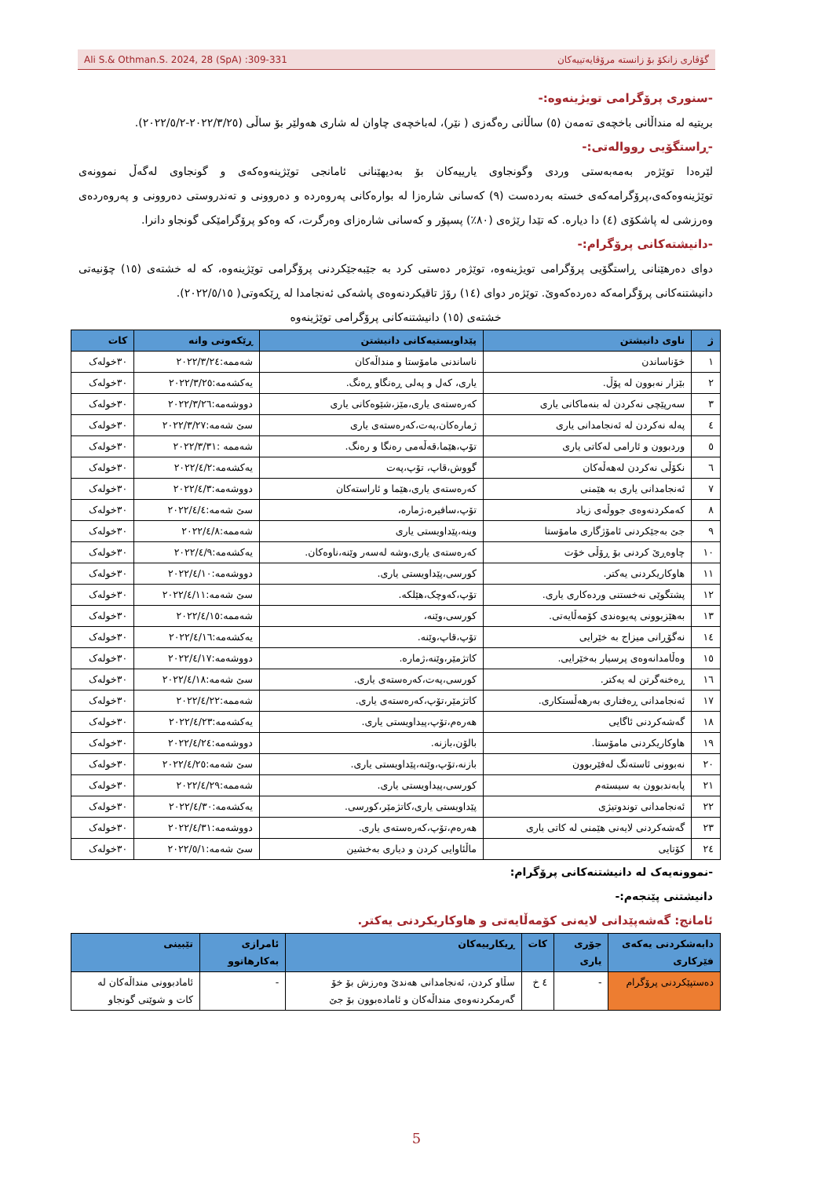گۆڤاری زانکۆ بۆ زانستە مرۆڤایەتییەکان Ali S.& Othman.S. 2024, 28 (SpA) :309-331
-سنوری پرۆگرامی تویژینەوە:-
بریتیە لە منداڵانی باخچەی تەمەن (٥) ساڵانی رەگەزی ( نێر)، لەباخچەی چاوان لە شاری هەولێر بۆ ساڵی (٢٠٢٢/٣/٢٥-٢٠٢٢/٥/٢).
-ڕاستگۆیی رووالەتی:-
لێرەدا توێژەر بەمەبەستی وردی وگونجاوی یارییەکان بۆ بەدیهێنانی ئامانجی توێژینەوەکەی و گونجاوی لەگەڵ نموونەی توێژینەوەکەی،پرۆگرامەکەی خستە بەردەست (٩) کەسانی شارەزا لە بوارەکانی پەروەردە و دەروونی و تەندروستی دەروونی و پەروەردەی وەرزشی لە پاشکۆی (٤) دا دیارە. کە تێدا رێژەی (٨٠٪) پسپۆر و کەسانی شارەزای وەرگرت، کە وەکو پرۆگرامێکی گونجاو دانرا.
-دانیشتەکانی پرۆگرام:-
دوای دەرهێنانی ڕاستگۆیی پرۆگرامی تویژینەوە، توێژەر دەستی کرد بە جێبەجێکردنی پرۆگرامی توێژینەوە، کە لە خشتەی (١٥) چۆنیەتی دانیشتنەکانی پرۆگرامەکە دەردەکەوێ. توێژەر دوای (١٤) رۆژ تاقیکردنەوەی پاشەکی ئەنجامدا لە ڕێکەوتی( ٢٠٢٢/٥/١٥).
خشتەی (١٥) دانیشتنەکانی پرۆگرامی توێژینەوە
| ژ | ناوی دانیشتن | پێداویستیەکانی دانیشتن | ڕێکەوتی وانە | کات |
| --- | --- | --- | --- | --- |
| ١ | خۆناساندن | ناساندنی مامۆستا و منداڵەکان | شەممە:٢٠٢٢/٣/٢٤ | ٣٠خولەک |
| ٢ | بێزار نەبوون لە پۆڵ. | یاری، کەل و پەلی ڕەنگاو ڕەنگ. | یەکشەمە:٢٠٢٢/٣/٢٥ | ٣٠خولەک |
| ٣ | سەرپێچی نەکردن لە بنەماکانی یاری | کەرەستەی یاری،مێز،شێوەکانی یاری | دووشەمە:٢٠٢٢/٣/٢٦ | ٣٠خولەک |
| ٤ | پەلە نەکردن لە ئەنجامدانی یاری | ژمارەکان،پەت،کەرەستەی یاری | سێ شەمە:٢٠٢٢/٣/٢٧ | ٣٠خولەک |
| ٥ | وردبوون و ئارامی لەکاتی یاری | تۆپ،هێما،قەڵەمی رەنگا و رەنگ. | شەممە :٢٠٢٢/٣/٣١ | ٣٠خولەک |
| ٦ | نکۆڵی نەکردن لەهەڵەکان | گووش،قاپ، تۆپ،پەت | یەکشەمە:٢٠٢٢/٤/٢ | ٣٠خولەک |
| ٧ | ئەنجامدانی یاری بە هێمنی | کەرەستەی یاری،هێما و ئاراستەکان | دووشەمە:٢٠٢٢/٤/٣ | ٣٠خولەک |
| ٨ | کەمکردنەوەی جووڵەی زیاد | تۆپ،سافیرە،ژمارە، | سێ شەمە:٢٠٢٢/٤/٤ | ٣٠خولەک |
| ٩ | جێ بەجێکردنی ئامۆژگاری مامۆستا | وینە،پێداویستی یاری | شەممە:٢٠٢٢/٤/٨ | ٣٠خولەک |
| ١٠ | چاوەڕێ کردنی بۆ ڕۆڵی خۆت | کەرەستەی یاری،وشە لەسەر وێنە،ناوەکان. | یەکشەمە:٢٠٢٢/٤/٩ | ٣٠خولەک |
| ١١ | هاوکاریکردنی یەکتر. | کورسی،پێداویستی یاری. | دووشەمە:٢٠٢٢/٤/١٠ | ٣٠خولەک |
| ١٢ | پشتگوێی نەخستنی وردەکاری یاری. | تۆپ،کەوچک،هێلکە. | سێ شەمە:٢٠٢٢/٤/١١ | ٣٠خولەک |
| ١٣ | بەهێزبوونی پەیوەندی کۆمەڵایەتی. | کورسی،وێنە، | شەممە:٢٠٢٢/٤/١٥ | ٣٠خولەک |
| ١٤ | نەگۆڕانی میزاج بە خێرایی | تۆپ،قاپ،وێنە. | یەکشەمە:٢٠٢٢/٤/١٦ | ٣٠خولەک |
| ١٥ | وەڵامدانەوەی پرسیار بەخێرایی. | کاتژمێر،وێنە،ژمارە. | دووشەمە:٢٠٢٢/٤/١٧ | ٣٠خولەک |
| ١٦ | ڕەخنەگرتن لە یەکتر. | کورسی،پەت،کەرەستەی یاری. | سێ شەمە:٢٠٢٢/٤/١٨ | ٣٠خولەک |
| ١٧ | ئەنجامدانی ڕەفتاری بەرهەڵستکاری. | کاتژمێر،تۆپ،کەرەستەی یاری. | شەممە:٢٠٢٢/٤/٢٢ | ٣٠خولەک |
| ١٨ | گەشەکردنی ئاگایی | هەرەم،تۆپ،پیداویستی یاری. | یەکشەمە:٢٠٢٢/٤/٢٣ | ٣٠خولەک |
| ١٩ | هاوکاریکردنی مامۆستا. | بالۆن،بازنە. | دووشەمە:٢٠٢٢/٤/٢٤ | ٣٠خولەک |
| ٢٠ | نەبوونی ئاستەنگ لەفێربوون | بازنە،تۆپ،وێنە،پێداویستی یاری. | سێ شەمە:٢٠٢٢/٤/٢٥ | ٣٠خولەک |
| ٢١ | پابەندبوون بە سیستەم | کورسی،پیداویستی یاری. | شەممە:٢٠٢٢/٤/٢٩ | ٣٠خولەک |
| ٢٢ | ئەنجامدانی توندوتیژی | پێداویستی یاری،کاتژمێر،کورسی. | یەکشەمە:٢٠٢٢/٤/٣٠ | ٣٠خولەک |
| ٢٣ | گەشەکردنی لایەنی هێمنی لە کاتی یاری | هەرەم،تۆپ،کەرەستەی یاری. | دووشەمە:٢٠٢٢/٤/٣١ | ٣٠خولەک |
| ٢٤ | کۆتایی | ماڵئاوایی کردن و دیاری بەخشین | سێ شەمە:٢٠٢٢/٥/١ | ٣٠خولەک |
-نموونەیەک لە دانیشتنەکانی پرۆگرام:
دانیشتنی پێنجەم:-
ئامانج: گەشەپێدانی لایەنی کۆمەڵایەتی و هاوکاریکردنی یەکتر.
| دابەشکردنی یەکەی فێرکاری | جۆری یاری | کات | ڕیکارییەکان | ئامرازی بەکارهاتوو | تێبینی |
| --- | --- | --- | --- | --- | --- |
| دەستپێکردنی پرۆگرام | - | ٤ خ | سڵاو کردن، ئەنجامدانی هەندێ وەرزش بۆ خۆ گەرمکردنەوەی منداڵەکان و ئامادەبوون بۆ جێ | - | ئامادبوونی منداڵەکان لە کات و شوێنی گونجاو |
5